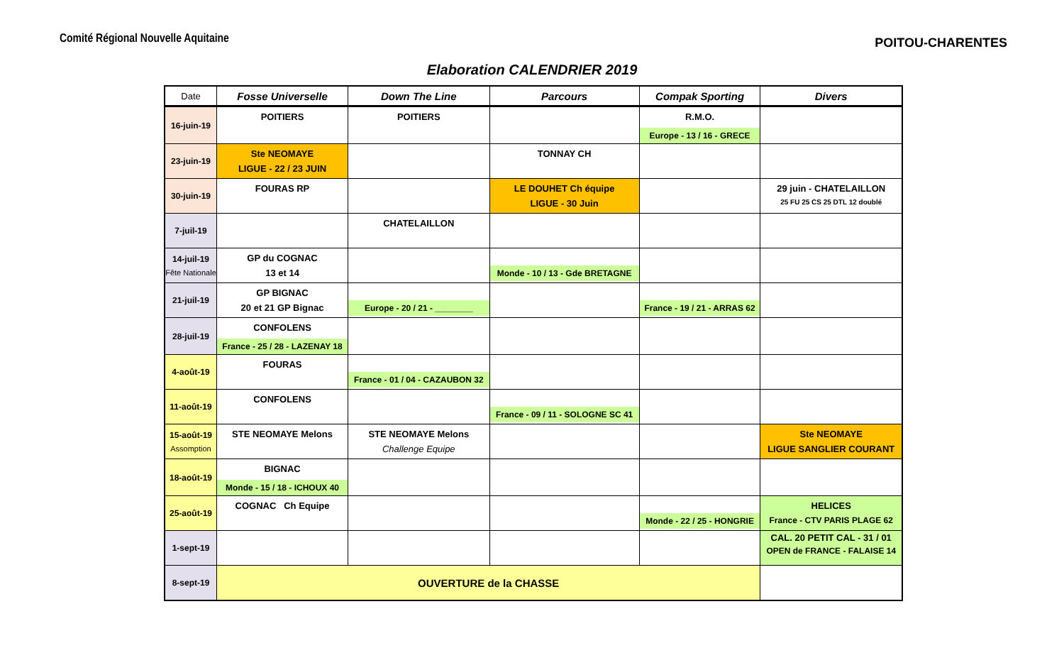Comité Régional Nouvelle Aquitaine
POITOU-CHARENTES
Elaboration CALENDRIER 2019
| Date | Fosse Universelle | Down The Line | Parcours | Compak Sporting | Divers |
| --- | --- | --- | --- | --- | --- |
| 16-juin-19 | POITIERS | POITIERS | | R.M.O. Europe - 13 / 16 - GRECE | |
| 23-juin-19 | Ste NEOMAYE LIGUE - 22 / 23 JUIN | | TONNAY CH | | |
| 30-juin-19 | FOURAS RP | | LE DOUHET Ch équipe LIGUE - 30 Juin | | 29 juin - CHATELAILLON 25 FU 25 CS 25 DTL 12 doublé |
| 7-juil-19 | | CHATELAILLON | | | |
| 14-juil-19 Fête Nationale | GP du COGNAC 13 et 14 | | Monde - 10 / 13 - Gde BRETAGNE | | |
| 21-juil-19 | GP BIGNAC 20 et 21 GP Bignac | Europe - 20 / 21 - ________ | | France - 19 / 21 - ARRAS 62 | |
| 28-juil-19 | CONFOLENS France - 25 / 28 - LAZENAY 18 | | | | |
| 4-août-19 | FOURAS | France - 01 / 04 - CAZAUBON 32 | | | |
| 11-août-19 | CONFOLENS | | France - 09 / 11 - SOLOGNE SC 41 | | |
| 15-août-19 Assomption | STE NEOMAYE Melons | STE NEOMAYE Melons Challenge Equipe | | | Ste NEOMAYE LIGUE SANGLIER COURANT |
| 18-août-19 | BIGNAC Monde - 15 / 18 - ICHOUX 40 | | | | |
| 25-août-19 | COGNAC Ch Equipe | | | Monde - 22 / 25 - HONGRIE | HELICES France - CTV PARIS PLAGE 62 |
| 1-sept-19 | | | | | CAL. 20 PETIT CAL - 31 / 01 OPEN de FRANCE - FALAISE 14 |
| 8-sept-19 | OUVERTURE de la CHASSE | | | | |